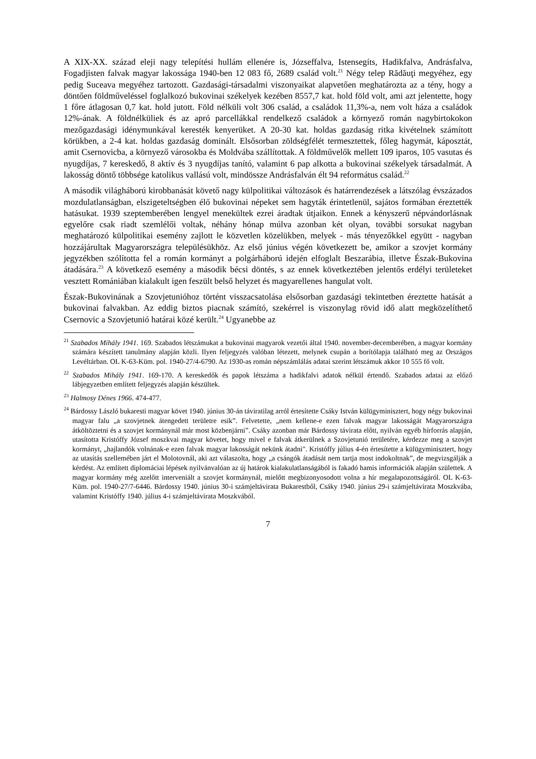A XIX-XX. század eleji nagy telepítési hullám ellenére is, Józseffalva, Istensegíts, Hadikfalva, Andrásfalva, Fogadjisten falvak magyar lakossága 1940-ben 12 083 fő, 2689 család volt.<sup>21</sup> Négy telep Rădăuţi megyéhez, egy pedig Suceava megyéhez tartozott. Gazdasági-társadalmi viszonyaikat alapvetően meghatározta az a tény, hogy a döntően földműveléssel foglalkozó bukovinai székelyek kezében 8557,7 kat. hold föld volt, ami azt jelentette, hogy 1 főre átlagosan 0,7 kat. hold jutott. Föld nélküli volt 306 család, a családok 11,3%-a, nem volt háza a családok 12%-ának. A földnélküliek és az apró parcellákkal rendelkező családok a környező román nagybirtokokon mezőgazdasági idénymunkával keresték kenyerüket. A 20-30 kat. holdas gazdaság ritka kivételnek számított körükben, a 2-4 kat. holdas gazdaság dominált. Elsősorban zöldségfélét termesztettek, főleg hagymát, káposztát, amit Csernovicba, a környező városokba és Moldvába szállítottak. A földművelők mellett 109 iparos, 105 vasutas és nyugdíjas, 7 kereskedő, 8 aktív és 3 nyugdíjas tanító, valamint 6 pap alkotta a bukovinai székelyek társadalmát. A lakosság döntő többsége katolikus vallású volt, mindössze Andrásfalván élt 94 református család.<sup>22</sup>
A második világháború kirobbanását követő nagy külpolitikai változások és határrendezések a látszólag évszázados mozdulatlanságban, elszigeteltségben élő bukovinai népeket sem hagyták érintetlenül, sajátos formában éreztették hatásukat. 1939 szeptemberében lengyel menekültek ezrei áradtak útjaikon. Ennek a kényszerű népvándorlásnak egyelőre csak riadt szemlélői voltak, néhány hónap múlva azonban két olyan, további sorsukat nagyban meghatározó külpolitikai esemény zajlott le közvetlen közelükben, melyek - más tényezőkkel együtt - nagyban hozzájárultak Magyarországra településükhöz. Az első június végén következett be, amikor a szovjet kormány jegyzékben szólította fel a román kormányt a polgárháború idején elfoglalt Beszarábia, illetve Észak-Bukovina átadására.<sup>23</sup> A következő esemény a második bécsi döntés, s az ennek következtében jelentős erdélyi területeket vesztett Romániában kialakult igen feszült belső helyzet és magyarellenes hangulat volt.
Észak-Bukovinának a Szovjetunióhoz történt visszacsatolása elsősorban gazdasági tekintetben éreztette hatását a bukovinai falvakban. Az eddig biztos piacnak számító, szekérrel is viszonylag rövid idő alatt megközelíthető Csernovic a Szovjetunió határai közé került.<sup>24</sup> Ugyanebbe az
<sup>21</sup> Szabados Mihály 1941. 169. Szabados létszámukat a bukovinai magyarok vezetői által 1940. november-decemberében, a magyar kormány számára készített tanulmány alapján közli. Ilyen feljegyzés valóban létezett, melynek csupán a borítólapja található meg az Országos Levéltárban. OL K-63-Küm. pol. 1940-27/4-6790. Az 1930-as román népszámlálás adatai szerint létszámuk akkor 10 555 fő volt.
<sup>22</sup> Szabados Mihály 1941. 169-170. A kereskedők és papok létszáma a hadikfalvi adatok nélkül értendő. Szabados adatai az előző lábjegyzetben említett feljegyzés alapján készültek.
<sup>23</sup> Halmosy Dénes 1966. 474-477.
<sup>24</sup> Bárdossy László bukaresti magyar követ 1940. június 30-án táviratilag arról értesítette Csáky István külügyminisztert, hogy négy bukovinai magyar falu „a szovjetnek átengedett területre esik”. Felvetette, „nem kellene-e ezen falvak magyar lakosságát Magyarországra átköltöztetni és a szovjet kormánynál már most közbenjárni”. Csáky azonban már Bárdossy távirata előtt, nyilván egyéb hírforrás alapján, utasította Kristóffy József moszkvai magyar követet, hogy mivel e falvak átkerülnek a Szovjetunió területére, kérdezze meg a szovjet kormányt, „hajlandók volnának-e ezen falvak magyar lakosságát nekünk átadni". Kristóffy július 4-én értesítette a külügyminisztert, hogy az utasítás szellemében járt el Molotovnál, aki azt válaszolta, hogy „a csángók átadását nem tartja most indokoltnak”, de megvizsgálják a kérdést. Az említett diplomáciai lépések nyilvánvalóan az új határok kialakulatlanságából is fakadó hamis információk alapján születtek. A magyar kormány még azelőtt interveniált a szovjet kormánynál, mielőtt megbizonyosodott volna a hír megalapozottságáról. OL K-63-Küm. pol. 1940-27/7-6446. Bárdossy 1940. június 30-i számjeltávirata Bukarestből, Csáky 1940. június 29-i számjeltávirata Moszkvába, valamint Kristóffy 1940. július 4-i számjeltávirata Moszkvából.
7